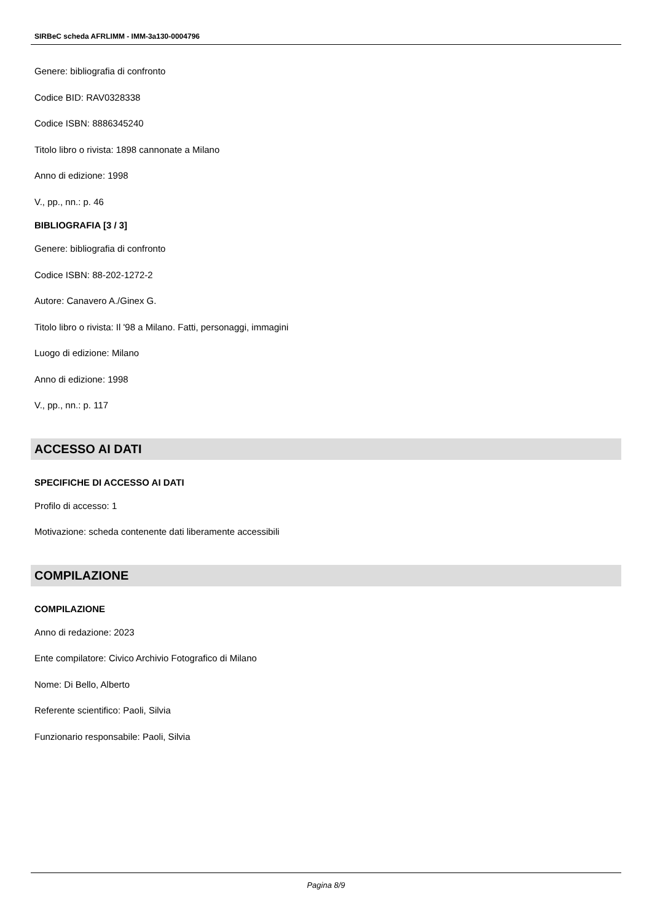SIRBeC scheda AFRLIMM - IMM-3a130-0004796
Genere: bibliografia di confronto
Codice BID: RAV0328338
Codice ISBN: 8886345240
Titolo libro o rivista: 1898 cannonate a Milano
Anno di edizione: 1998
V., pp., nn.: p. 46
BIBLIOGRAFIA [3 / 3]
Genere: bibliografia di confronto
Codice ISBN: 88-202-1272-2
Autore: Canavero A./Ginex G.
Titolo libro o rivista: Il '98 a Milano. Fatti, personaggi, immagini
Luogo di edizione: Milano
Anno di edizione: 1998
V., pp., nn.: p. 117
ACCESSO AI DATI
SPECIFICHE DI ACCESSO AI DATI
Profilo di accesso: 1
Motivazione: scheda contenente dati liberamente accessibili
COMPILAZIONE
COMPILAZIONE
Anno di redazione: 2023
Ente compilatore: Civico Archivio Fotografico di Milano
Nome: Di Bello, Alberto
Referente scientifico: Paoli, Silvia
Funzionario responsabile: Paoli, Silvia
Pagina 8/9